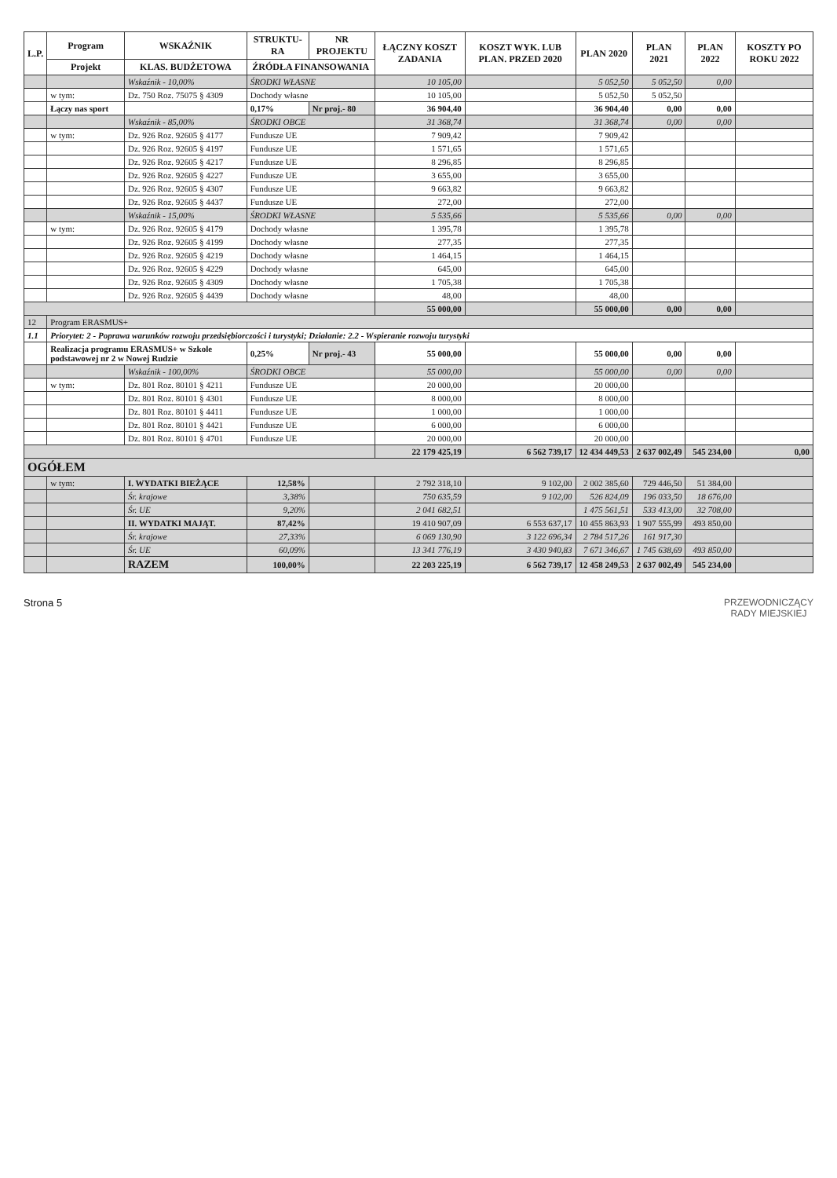| L.P. | Program | WSKAŹNIK | STRUKTU-RA | NR PROJEKTU | ŁĄCZNY KOSZT ZADANIA | KOSZT WYK. LUB PLAN. PRZED 2020 | PLAN 2020 | PLAN 2021 | PLAN 2022 | KOSZTY PO ROKU 2022 |
| --- | --- | --- | --- | --- | --- | --- | --- | --- | --- | --- |
| | Projekt | KLAS. BUDŻETOWA | ŹRÓDŁA FINANSOWANIA | | | | | | | |
| | | Wskaźnik - 10,00% | ŚRODKI WŁASNE | | 10 105,00 | | 5 052,50 | 5 052,50 | 0,00 | |
| | w tym: | Dz. 750 Roz. 75075 § 4309 | Dochody własne | | 10 105,00 | | 5 052,50 | 5 052,50 | | |
| | Łączy nas sport | | 0,17% | Nr proj.- 80 | 36 904,40 | | 36 904,40 | 0,00 | 0,00 | |
| | | Wskaźnik - 85,00% | ŚRODKI OBCE | | 31 368,74 | | 31 368,74 | 0,00 | 0,00 | |
| | w tym: | Dz. 926 Roz. 92605 § 4177 | Fundusze UE | | 7 909,42 | | 7 909,42 | | | |
| | | Dz. 926 Roz. 92605 § 4197 | Fundusze UE | | 1 571,65 | | 1 571,65 | | | |
| | | Dz. 926 Roz. 92605 § 4217 | Fundusze UE | | 8 296,85 | | 8 296,85 | | | |
| | | Dz. 926 Roz. 92605 § 4227 | Fundusze UE | | 3 655,00 | | 3 655,00 | | | |
| | | Dz. 926 Roz. 92605 § 4307 | Fundusze UE | | 9 663,82 | | 9 663,82 | | | |
| | | Dz. 926 Roz. 92605 § 4437 | Fundusze UE | | 272,00 | | 272,00 | | | |
| | | Wskaźnik - 15,00% | ŚRODKI WŁASNE | | 5 535,66 | | 5 535,66 | 0,00 | 0,00 | |
| | w tym: | Dz. 926 Roz. 92605 § 4179 | Dochody własne | | 1 395,78 | | 1 395,78 | | | |
| | | Dz. 926 Roz. 92605 § 4199 | Dochody własne | | 277,35 | | 277,35 | | | |
| | | Dz. 926 Roz. 92605 § 4219 | Dochody własne | | 1 464,15 | | 1 464,15 | | | |
| | | Dz. 926 Roz. 92605 § 4229 | Dochody własne | | 645,00 | | 645,00 | | | |
| | | Dz. 926 Roz. 92605 § 4309 | Dochody własne | | 1 705,38 | | 1 705,38 | | | |
| | | Dz. 926 Roz. 92605 § 4439 | Dochody własne | | 48,00 | | 48,00 | | | |
| | | | | | 55 000,00 | | 55 000,00 | 0,00 | 0,00 | |
| 12 | Program ERASMUS+ | | | | | | | | | |
| 1.1 | Priorytet: 2 - Poprawa warunków rozwoju przedsiębiorczości i turystyki; Działanie: 2.2 - Wspieranie rozwoju turystyki | | | | | | | | | |
| | Realizacja programu ERASMUS+ w Szkole podstawowej nr 2 w Nowej Rudzie | | 0,25% | Nr proj.- 43 | 55 000,00 | | 55 000,00 | 0,00 | 0,00 | |
| | | Wskaźnik - 100,00% | ŚRODKI OBCE | | 55 000,00 | | 55 000,00 | 0,00 | 0,00 | |
| | w tym: | Dz. 801 Roz. 80101 § 4211 | Fundusze UE | | 20 000,00 | | 20 000,00 | | | |
| | | Dz. 801 Roz. 80101 § 4301 | Fundusze UE | | 8 000,00 | | 8 000,00 | | | |
| | | Dz. 801 Roz. 80101 § 4411 | Fundusze UE | | 1 000,00 | | 1 000,00 | | | |
| | | Dz. 801 Roz. 80101 § 4421 | Fundusze UE | | 6 000,00 | | 6 000,00 | | | |
| | | Dz. 801 Roz. 80101 § 4701 | Fundusze UE | | 20 000,00 | | 20 000,00 | | | |
| | | | | | 22 179 425,19 | 6 562 739,17 | 12 434 449,53 | 2 637 002,49 | 545 234,00 | 0,00 |
| OGÓŁEM | | | | | | | | | | |
| | w tym: | I. WYDATKI BIEŻĄCE | 12,58% | | 2 792 318,10 | 9 102,00 | 2 002 385,60 | 729 446,50 | 51 384,00 | |
| | | Śr. krajowe | 3,38% | | 750 635,59 | 9 102,00 | 526 824,09 | 196 033,50 | 18 676,00 | |
| | | Śr. UE | 9,20% | | 2 041 682,51 | | 1 475 561,51 | 533 413,00 | 32 708,00 | |
| | | II. WYDATKI MAJĄT. | 87,42% | | 19 410 907,09 | 6 553 637,17 | 10 455 863,93 | 1 907 555,99 | 493 850,00 | |
| | | Śr. krajowe | 27,33% | | 6 069 130,90 | 3 122 696,34 | 2 784 517,26 | 161 917,30 | | |
| | | Śr. UE | 60,09% | | 13 341 776,19 | 3 430 940,83 | 7 671 346,67 | 1 745 638,69 | 493 850,00 | |
| | | RAZEM | 100,00% | | 22 203 225,19 | 6 562 739,17 | 12 458 249,53 | 2 637 002,49 | 545 234,00 | |
Strona 5 PRZEWODNICZĄCY
RADY MIEJSKIEJ